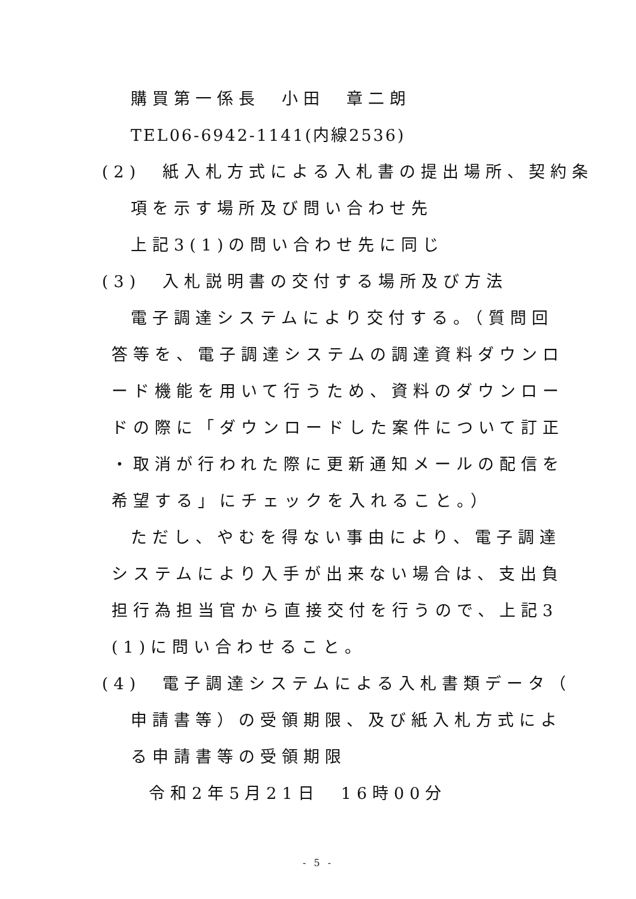購買第一係長　小田　章二朗
TEL06-6942-1141(内線2536)
(2)　紙入札方式による入札書の提出場所、契約条
項を示す場所及び問い合わせ先
上記3(1)の問い合わせ先に同じ
(3)　入札説明書の交付する場所及び方法
電子調達システムにより交付する。（質問回
答等を、電子調達システムの調達資料ダウンロ
ード機能を用いて行うため、資料のダウンロー
ドの際に「ダウンロードした案件について訂正
・取消が行われた際に更新通知メールの配信を
希望する」にチェックを入れること。）
ただし、やむを得ない事由により、電子調達
システムにより入手が出来ない場合は、支出負
担行為担当官から直接交付を行うので、上記3
(1)に問い合わせること。
(4)　電子調達システムによる入札書類データ（
申請書等）の受領期限、及び紙入札方式によ
る申請書等の受領期限
令和2年5月21日　16時00分
- 5 -